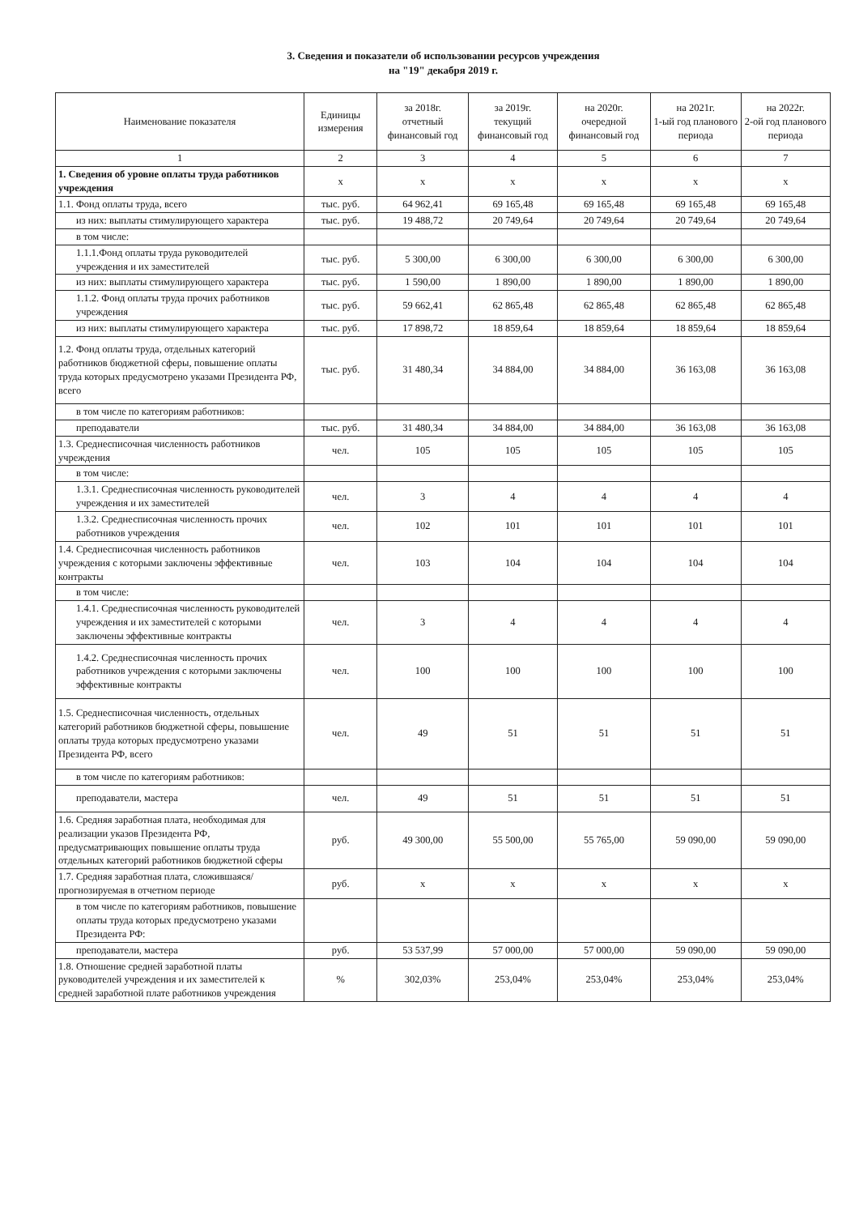3. Сведения и показатели об использовании ресурсов учреждения
на "19" декабря 2019 г.
| Наименование показателя | Единицы измерения | за 2018г. отчетный финансовый год | за 2019г. текущий финансовый год | на 2020г. очередной финансовый год | на 2021г. 1-ый год планового периода | на 2022г. 2-ой год планового периода |
| --- | --- | --- | --- | --- | --- | --- |
| 1 | 2 | 3 | 4 | 5 | 6 | 7 |
| 1. Сведения об уровне оплаты труда работников учреждения | x | x | x | x | x | x |
| 1.1. Фонд оплаты труда, всего | тыс. руб. | 64 962,41 | 69 165,48 | 69 165,48 | 69 165,48 | 69 165,48 |
| из них: выплаты стимулирующего характера | тыс. руб. | 19 488,72 | 20 749,64 | 20 749,64 | 20 749,64 | 20 749,64 |
| в том числе: | | | | | | |
| 1.1.1.Фонд оплаты труда руководителей учреждения и их заместителей | тыс. руб. | 5 300,00 | 6 300,00 | 6 300,00 | 6 300,00 | 6 300,00 |
| из них: выплаты стимулирующего характера | тыс. руб. | 1 590,00 | 1 890,00 | 1 890,00 | 1 890,00 | 1 890,00 |
| 1.1.2. Фонд оплаты труда прочих работников учреждения | тыс. руб. | 59 662,41 | 62 865,48 | 62 865,48 | 62 865,48 | 62 865,48 |
| из них: выплаты стимулирующего характера | тыс. руб. | 17 898,72 | 18 859,64 | 18 859,64 | 18 859,64 | 18 859,64 |
| 1.2. Фонд оплаты труда, отдельных категорий работников бюджетной сферы, повышение оплаты труда которых предусмотрено указами Президента РФ, всего | тыс. руб. | 31 480,34 | 34 884,00 | 34 884,00 | 36 163,08 | 36 163,08 |
| в том числе по категориям работников: | | | | | | |
| преподаватели | тыс. руб. | 31 480,34 | 34 884,00 | 34 884,00 | 36 163,08 | 36 163,08 |
| 1.3. Среднесписочная численность работников учреждения | чел. | 105 | 105 | 105 | 105 | 105 |
| в том числе: | | | | | | |
| 1.3.1. Среднесписочная численность руководителей учреждения и их заместителей | чел. | 3 | 4 | 4 | 4 | 4 |
| 1.3.2. Среднесписочная численность прочих работников учреждения | чел. | 102 | 101 | 101 | 101 | 101 |
| 1.4. Среднесписочная численность работников учреждения с которыми заключены эффективные контракты | чел. | 103 | 104 | 104 | 104 | 104 |
| в том числе: | | | | | | |
| 1.4.1. Среднесписочная численность руководителей учреждения и их заместителей с которыми заключены эффективные контракты | чел. | 3 | 4 | 4 | 4 | 4 |
| 1.4.2. Среднесписочная численность прочих работников учреждения с которыми заключены эффективные контракты | чел. | 100 | 100 | 100 | 100 | 100 |
| 1.5. Среднесписочная численность, отдельных категорий работников бюджетной сферы, повышение оплаты труда которых предусмотрено указами Президента РФ, всего | чел. | 49 | 51 | 51 | 51 | 51 |
| в том числе по категориям работников: | | | | | | |
| преподаватели, мастера | чел. | 49 | 51 | 51 | 51 | 51 |
| 1.6. Средняя заработная плата, необходимая для реализации указов Президента РФ, предусматривающих повышение оплаты труда отдельных категорий работников бюджетной сферы | руб. | 49 300,00 | 55 500,00 | 55 765,00 | 59 090,00 | 59 090,00 |
| 1.7. Средняя заработная плата, сложившаяся/прогнозируемая в отчетном периоде | руб. | x | x | x | x | x |
| в том числе по категориям работников, повышение оплаты труда которых предусмотрено указами Президента РФ: | | | | | | |
| преподаватели, мастера | руб. | 53 537,99 | 57 000,00 | 57 000,00 | 59 090,00 | 59 090,00 |
| 1.8. Отношение средней заработной платы руководителей учреждения и их заместителей к средней заработной плате работников учреждения | % | 302,03% | 253,04% | 253,04% | 253,04% | 253,04% |